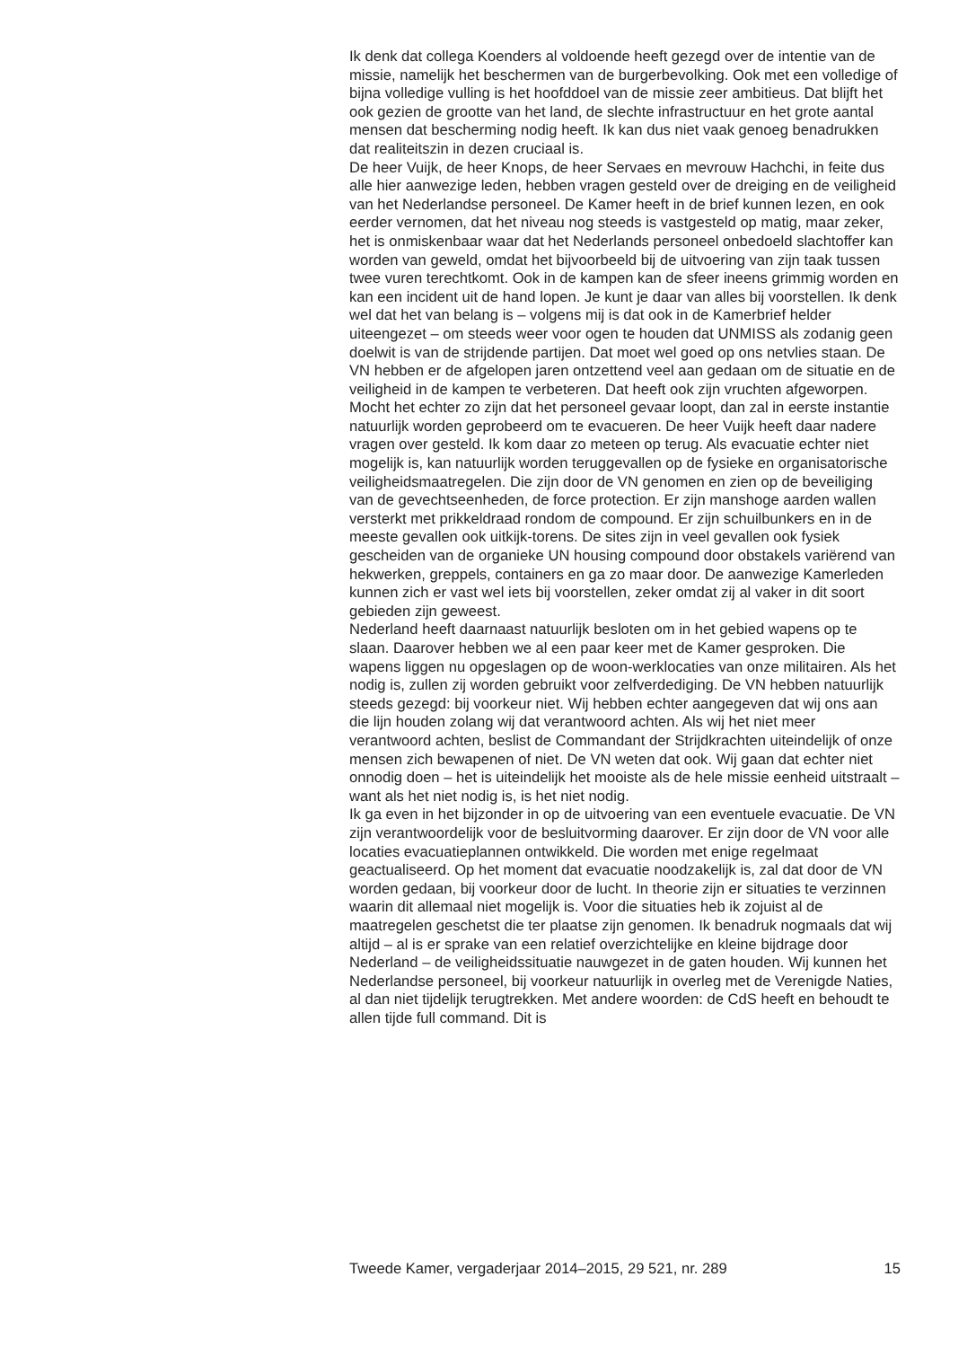Ik denk dat collega Koenders al voldoende heeft gezegd over de intentie van de missie, namelijk het beschermen van de burgerbevolking. Ook met een volledige of bijna volledige vulling is het hoofddoel van de missie zeer ambitieus. Dat blijft het ook gezien de grootte van het land, de slechte infrastructuur en het grote aantal mensen dat bescherming nodig heeft. Ik kan dus niet vaak genoeg benadrukken dat realiteitszin in dezen cruciaal is.
De heer Vuijk, de heer Knops, de heer Servaes en mevrouw Hachchi, in feite dus alle hier aanwezige leden, hebben vragen gesteld over de dreiging en de veiligheid van het Nederlandse personeel. De Kamer heeft in de brief kunnen lezen, en ook eerder vernomen, dat het niveau nog steeds is vastgesteld op matig, maar zeker, het is onmiskenbaar waar dat het Nederlands personeel onbedoeld slachtoffer kan worden van geweld, omdat het bijvoorbeeld bij de uitvoering van zijn taak tussen twee vuren terechtkomt. Ook in de kampen kan de sfeer ineens grimmig worden en kan een incident uit de hand lopen. Je kunt je daar van alles bij voorstellen. Ik denk wel dat het van belang is – volgens mij is dat ook in de Kamerbrief helder uiteengezet – om steeds weer voor ogen te houden dat UNMISS als zodanig geen doelwit is van de strijdende partijen. Dat moet wel goed op ons netvlies staan. De VN hebben er de afgelopen jaren ontzettend veel aan gedaan om de situatie en de veiligheid in de kampen te verbeteren. Dat heeft ook zijn vruchten afgeworpen. Mocht het echter zo zijn dat het personeel gevaar loopt, dan zal in eerste instantie natuurlijk worden geprobeerd om te evacueren. De heer Vuijk heeft daar nadere vragen over gesteld. Ik kom daar zo meteen op terug. Als evacuatie echter niet mogelijk is, kan natuurlijk worden teruggevallen op de fysieke en organisatorische veiligheidsmaatregelen. Die zijn door de VN genomen en zien op de beveiliging van de gevechtseenheden, de force protection. Er zijn manshoge aarden wallen versterkt met prikkeldraad rondom de compound. Er zijn schuilbunkers en in de meeste gevallen ook uitkijk-torens. De sites zijn in veel gevallen ook fysiek gescheiden van de organieke UN housing compound door obstakels variërend van hekwerken, greppels, containers en ga zo maar door. De aanwezige Kamerleden kunnen zich er vast wel iets bij voorstellen, zeker omdat zij al vaker in dit soort gebieden zijn geweest.
Nederland heeft daarnaast natuurlijk besloten om in het gebied wapens op te slaan. Daarover hebben we al een paar keer met de Kamer gesproken. Die wapens liggen nu opgeslagen op de woon-werklocaties van onze militairen. Als het nodig is, zullen zij worden gebruikt voor zelfverdediging. De VN hebben natuurlijk steeds gezegd: bij voorkeur niet. Wij hebben echter aangegeven dat wij ons aan die lijn houden zolang wij dat verantwoord achten. Als wij het niet meer verantwoord achten, beslist de Commandant der Strijdkrachten uiteindelijk of onze mensen zich bewapenen of niet. De VN weten dat ook. Wij gaan dat echter niet onnodig doen – het is uiteindelijk het mooiste als de hele missie eenheid uitstraalt – want als het niet nodig is, is het niet nodig.
Ik ga even in het bijzonder in op de uitvoering van een eventuele evacuatie. De VN zijn verantwoordelijk voor de besluitvorming daarover. Er zijn door de VN voor alle locaties evacuatieplannen ontwikkeld. Die worden met enige regelmaat geactualiseerd. Op het moment dat evacuatie noodzakelijk is, zal dat door de VN worden gedaan, bij voorkeur door de lucht. In theorie zijn er situaties te verzinnen waarin dit allemaal niet mogelijk is. Voor die situaties heb ik zojuist al de maatregelen geschetst die ter plaatse zijn genomen. Ik benadruk nogmaals dat wij altijd – al is er sprake van een relatief overzichtelijke en kleine bijdrage door Nederland – de veiligheidssituatie nauwgezet in de gaten houden. Wij kunnen het Nederlandse personeel, bij voorkeur natuurlijk in overleg met de Verenigde Naties, al dan niet tijdelijk terugtrekken. Met andere woorden: de CdS heeft en behoudt te allen tijde full command. Dit is
Tweede Kamer, vergaderjaar 2014–2015, 29 521, nr. 289 15